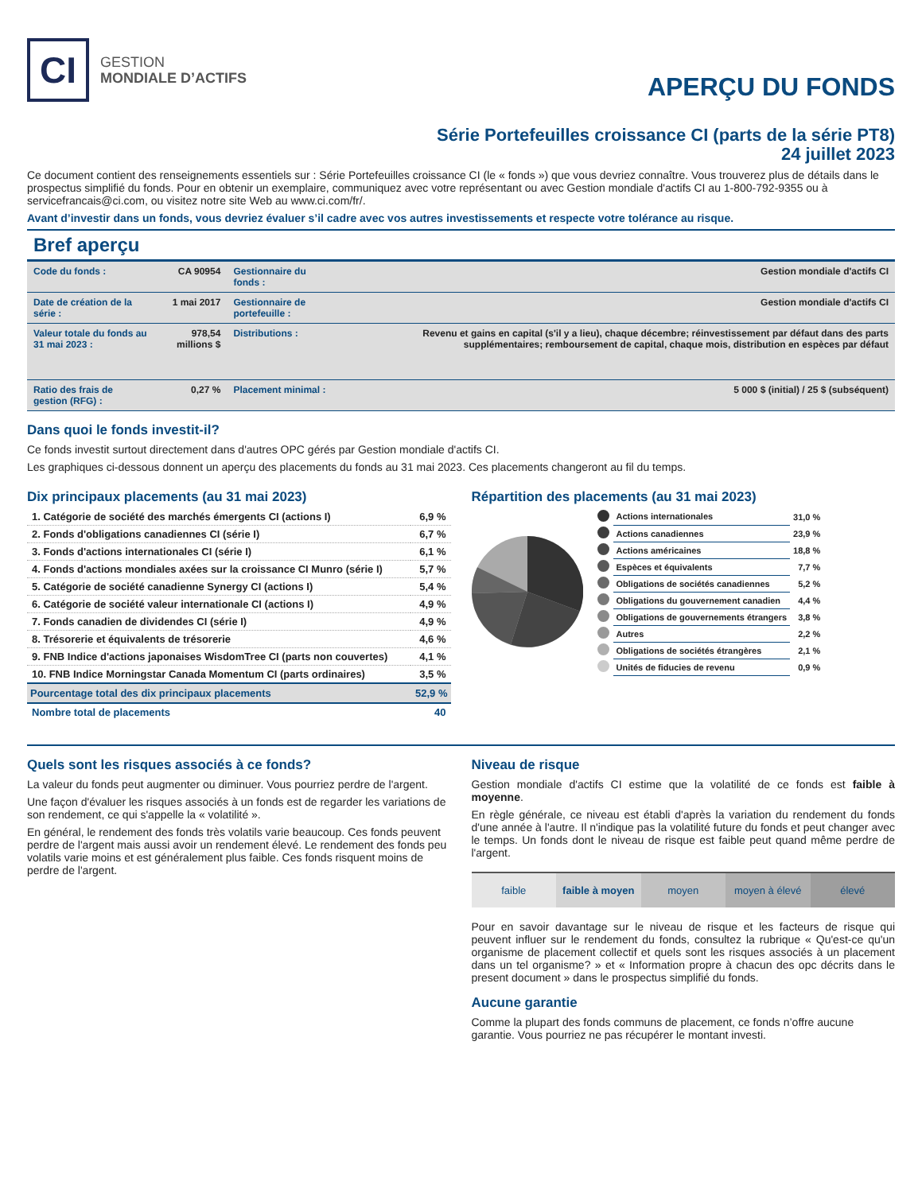CI
GESTION
MONDIALE D’ACTIFS
APERÇU DU FONDS
Série Portefeuilles croissance CI (parts de la série PT8)
24 juillet 2023
Ce document contient des renseignements essentiels sur : Série Portefeuilles croissance CI (le « fonds ») que vous devriez connaître. Vous trouverez plus de détails dans le prospectus simplifié du fonds. Pour en obtenir un exemplaire, communiquez avec votre représentant ou avec Gestion mondiale d'actifs CI au 1-800-792-9355 ou à servicefrancais@ci.com, ou visitez notre site Web au www.ci.com/fr/.
Avant d’investir dans un fonds, vous devriez évaluer s’il cadre avec vos autres investissements et respecte votre tolérance au risque.
Bref aperçu
| Code du fonds : | CA 90954 | Gestionnaire du fonds : | Gestion mondiale d'actifs CI |
| Date de création de la série : | 1 mai 2017 | Gestionnaire de portefeuille : | Gestion mondiale d'actifs CI |
| Valeur totale du fonds au 31 mai 2023 : | 978,54 millions $ | Distributions : | Revenu et gains en capital (s'il y a lieu), chaque décembre; réinvestissement par défaut dans des parts supplémentaires; remboursement de capital, chaque mois, distribution en espèces par défaut |
| Ratio des frais de gestion (RFG) : | 0,27 % | Placement minimal : | 5 000 $ (initial) / 25 $ (subséquent) |
Dans quoi le fonds investit-il?
Ce fonds investit surtout directement dans d'autres OPC gérés par Gestion mondiale d'actifs CI.
Les graphiques ci-dessous donnent un aperçu des placements du fonds au 31 mai 2023. Ces placements changeront au fil du temps.
Dix principaux placements (au 31 mai 2023)
| 1. Catégorie de société des marchés émergents CI (actions I) | 6,9 % |
| 2. Fonds d'obligations canadiennes CI (série I) | 6,7 % |
| 3. Fonds d'actions internationales CI (série I) | 6,1 % |
| 4. Fonds d'actions mondiales axées sur la croissance CI Munro (série I) | 5,7 % |
| 5. Catégorie de société canadienne Synergy CI (actions I) | 5,4 % |
| 6. Catégorie de société valeur internationale CI (actions I) | 4,9 % |
| 7. Fonds canadien de dividendes CI (série I) | 4,9 % |
| 8. Trésorerie et équivalents de trésorerie | 4,6 % |
| 9. FNB Indice d'actions japonaises WisdomTree CI (parts non couvertes) | 4,1 % |
| 10. FNB Indice Morningstar Canada Momentum CI (parts ordinaires) | 3,5 % |
| Pourcentage total des dix principaux placements | 52,9 % |
| Nombre total de placements | 40 |
Répartition des placements (au 31 mai 2023)
| | Actions internationales | 31,0 % |
| | Actions canadiennes | 23,9 % |
| | Actions américaines | 18,8 % |
| | Espèces et équivalents | 7,7 % |
| | Obligations de sociétés canadiennes | 5,2 % |
| | Obligations du gouvernement canadien | 4,4 % |
| | Obligations de gouvernements étrangers | 3,8 % |
| | Autres | 2,2 % |
| | Obligations de sociétés étrangères | 2,1 % |
| | Unités de fiducies de revenu | 0,9 % |
Quels sont les risques associés à ce fonds?
La valeur du fonds peut augmenter ou diminuer. Vous pourriez perdre de l'argent.
Une façon d'évaluer les risques associés à un fonds est de regarder les variations de son rendement, ce qui s'appelle la « volatilité ».
En général, le rendement des fonds très volatils varie beaucoup. Ces fonds peuvent perdre de l'argent mais aussi avoir un rendement élevé. Le rendement des fonds peu volatils varie moins et est généralement plus faible. Ces fonds risquent moins de perdre de l'argent.
Niveau de risque
Gestion mondiale d'actifs CI estime que la volatilité de ce fonds est faible à moyenne.
En règle générale, ce niveau est établi d'après la variation du rendement du fonds d'une année à l'autre. Il n'indique pas la volatilité future du fonds et peut changer avec le temps. Un fonds dont le niveau de risque est faible peut quand même perdre de l'argent.
| faible | faible à moyen | moyen | moyen à élevé | élevé |
Pour en savoir davantage sur le niveau de risque et les facteurs de risque qui peuvent influer sur le rendement du fonds, consultez la rubrique « Qu'est-ce qu'un organisme de placement collectif et quels sont les risques associés à un placement dans un tel organisme? » et « Information propre à chacun des opc décrits dans le present document » dans le prospectus simplifié du fonds.
Aucune garantie
Comme la plupart des fonds communs de placement, ce fonds n’offre aucune garantie. Vous pourriez ne pas récupérer le montant investi.